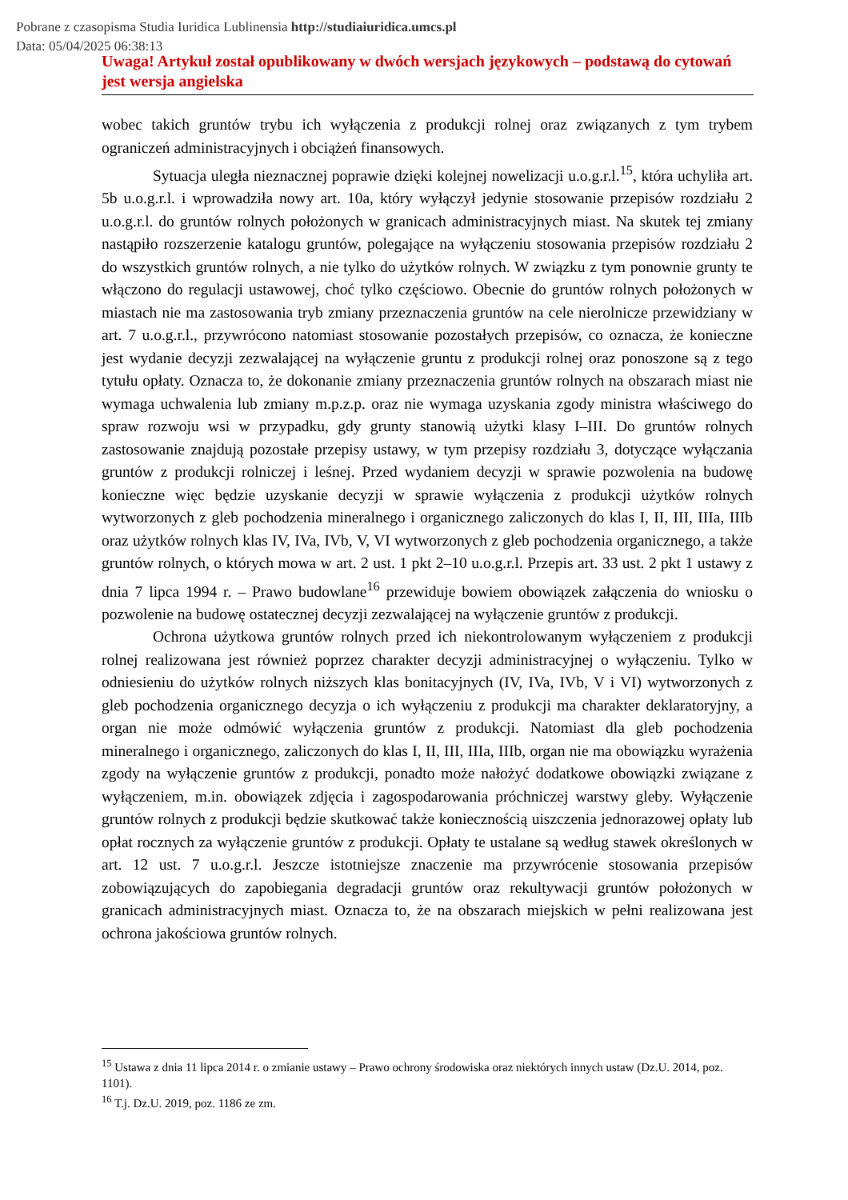Pobrane z czasopisma Studia Iuridica Lublinensia http://studiaiuridica.umcs.pl
Data: 05/04/2025 06:38:13
Uwaga! Artykuł został opublikowany w dwóch wersjach językowych – podstawą do cytowań jest wersja angielska
wobec takich gruntów trybu ich wyłączenia z produkcji rolnej oraz związanych z tym trybem ograniczeń administracyjnych i obciążeń finansowych.
Sytuacja uległa nieznacznej poprawie dzięki kolejnej nowelizacji u.o.g.r.l.<sup>15</sup>, która uchyliła art. 5b u.o.g.r.l. i wprowadziła nowy art. 10a, który wyłączył jedynie stosowanie przepisów rozdziału 2 u.o.g.r.l. do gruntów rolnych położonych w granicach administracyjnych miast. Na skutek tej zmiany nastąpiło rozszerzenie katalogu gruntów, polegające na wyłączeniu stosowania przepisów rozdziału 2 do wszystkich gruntów rolnych, a nie tylko do użytków rolnych. W związku z tym ponownie grunty te włączono do regulacji ustawowej, choć tylko częściowo. Obecnie do gruntów rolnych położonych w miastach nie ma zastosowania tryb zmiany przeznaczenia gruntów na cele nierolnicze przewidziany w art. 7 u.o.g.r.l., przywrócono natomiast stosowanie pozostałych przepisów, co oznacza, że konieczne jest wydanie decyzji zezwalającej na wyłączenie gruntu z produkcji rolnej oraz ponoszone są z tego tytułu opłaty. Oznacza to, że dokonanie zmiany przeznaczenia gruntów rolnych na obszarach miast nie wymaga uchwalenia lub zmiany m.p.z.p. oraz nie wymaga uzyskania zgody ministra właściwego do spraw rozwoju wsi w przypadku, gdy grunty stanowią użytki klasy I–III. Do gruntów rolnych zastosowanie znajdują pozostałe przepisy ustawy, w tym przepisy rozdziału 3, dotyczące wyłączania gruntów z produkcji rolniczej i leśnej. Przed wydaniem decyzji w sprawie pozwolenia na budowę konieczne więc będzie uzyskanie decyzji w sprawie wyłączenia z produkcji użytków rolnych wytworzonych z gleb pochodzenia mineralnego i organicznego zaliczonych do klas I, II, III, IIIa, IIIb oraz użytków rolnych klas IV, IVa, IVb, V, VI wytworzonych z gleb pochodzenia organicznego, a także gruntów rolnych, o których mowa w art. 2 ust. 1 pkt 2–10 u.o.g.r.l. Przepis art. 33 ust. 2 pkt 1 ustawy z dnia 7 lipca 1994 r. – Prawo budowlane<sup>16</sup> przewiduje bowiem obowiązek załączenia do wniosku o pozwolenie na budowę ostatecznej decyzji zezwalającej na wyłączenie gruntów z produkcji.
Ochrona użytkowa gruntów rolnych przed ich niekontrolowanym wyłączeniem z produkcji rolnej realizowana jest również poprzez charakter decyzji administracyjnej o wyłączeniu. Tylko w odniesieniu do użytków rolnych niższych klas bonitacyjnych (IV, IVa, IVb, V i VI) wytworzonych z gleb pochodzenia organicznego decyzja o ich wyłączeniu z produkcji ma charakter deklaratoryjny, a organ nie może odmówić wyłączenia gruntów z produkcji. Natomiast dla gleb pochodzenia mineralnego i organicznego, zaliczonych do klas I, II, III, IIIa, IIIb, organ nie ma obowiązku wyrażenia zgody na wyłączenie gruntów z produkcji, ponadto może nałożyć dodatkowe obowiązki związane z wyłączeniem, m.in. obowiązek zdjęcia i zagospodarowania próchniczej warstwy gleby. Wyłączenie gruntów rolnych z produkcji będzie skutkować także koniecznością uiszczenia jednorazowej opłaty lub opłat rocznych za wyłączenie gruntów z produkcji. Opłaty te ustalane są według stawek określonych w art. 12 ust. 7 u.o.g.r.l. Jeszcze istotniejsze znaczenie ma przywrócenie stosowania przepisów zobowiązujących do zapobiegania degradacji gruntów oraz rekultywacji gruntów położonych w granicach administracyjnych miast. Oznacza to, że na obszarach miejskich w pełni realizowana jest ochrona jakościowa gruntów rolnych.
<sup>15</sup> Ustawa z dnia 11 lipca 2014 r. o zmianie ustawy – Prawo ochrony środowiska oraz niektórych innych ustaw (Dz.U. 2014, poz. 1101).
<sup>16</sup> T.j. Dz.U. 2019, poz. 1186 ze zm.